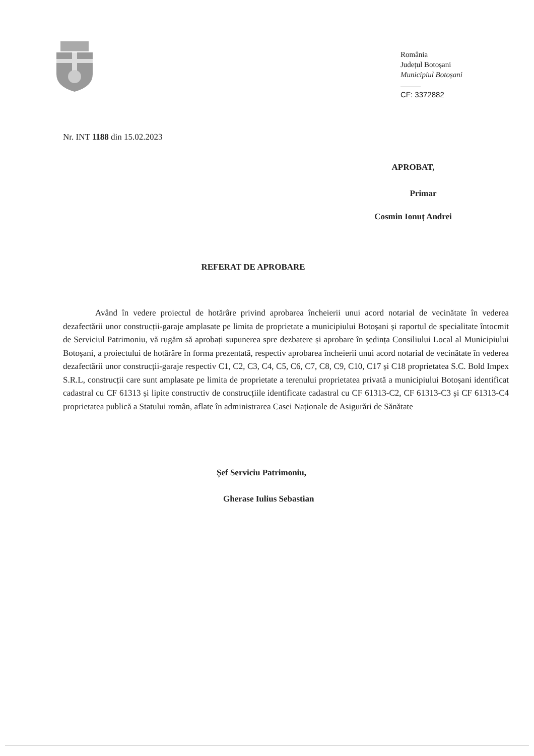România
Județul Botoșani
Municipiul Botoșani
CF: 3372882
Nr. INT 1188 din 15.02.2023
APROBAT,
Primar
Cosmin Ionuț Andrei
REFERAT DE APROBARE
Având în vedere proiectul de hotărâre privind aprobarea încheierii unui acord notarial de vecinătate în vederea dezafectării unor construcții-garaje amplasate pe limita de proprietate a municipiului Botoșani și raportul de specialitate întocmit de Serviciul Patrimoniu, vă rugăm să aprobați supunerea spre dezbatere și aprobare în ședința Consiliului Local al Municipiului Botoșani, a proiectului de hotărâre în forma prezentată, respectiv aprobarea încheierii unui acord notarial de vecinătate în vederea dezafectării unor construcții-garaje respectiv C1, C2, C3, C4, C5, C6, C7, C8, C9, C10, C17 și C18 proprietatea S.C. Bold Impex S.R.L, construcții care sunt amplasate pe limita de proprietate a terenului proprietatea privată a municipiului Botoșani identificat cadastral cu CF 61313 și lipite constructiv de construcțiile identificate cadastral cu CF 61313-C2, CF 61313-C3 și CF 61313-C4 proprietatea publică a Statului român, aflate în administrarea Casei Naționale de Asigurări de Sănătate
Șef Serviciu Patrimoniu,
Gherase Iulius Sebastian